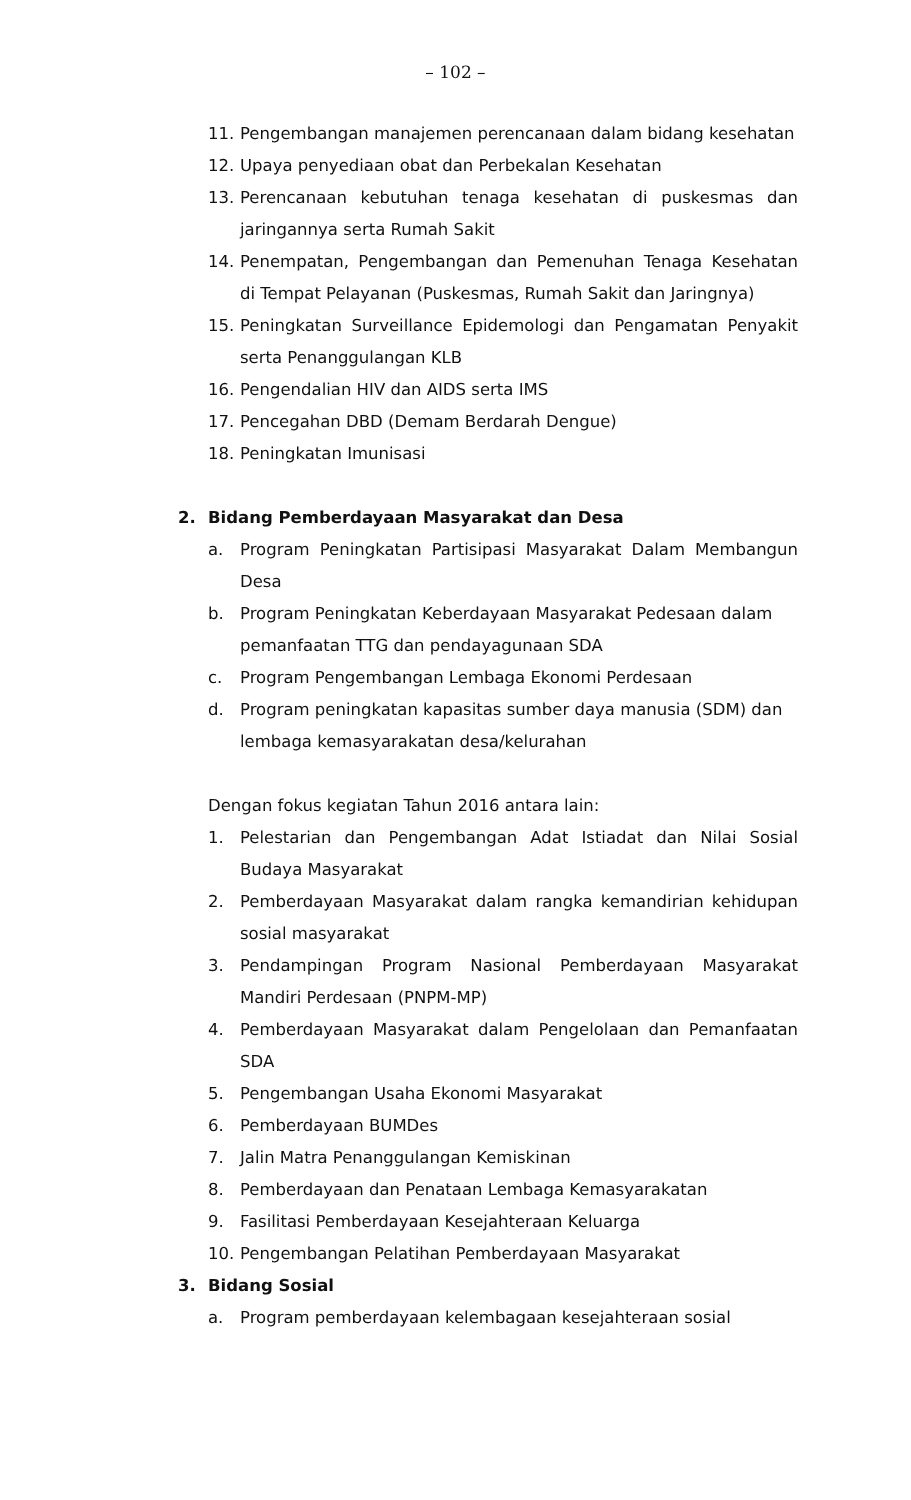– 102 –
11. Pengembangan manajemen perencanaan dalam bidang kesehatan
12. Upaya penyediaan obat dan Perbekalan Kesehatan
13. Perencanaan kebutuhan tenaga kesehatan di puskesmas dan jaringannya serta Rumah Sakit
14. Penempatan, Pengembangan dan Pemenuhan Tenaga Kesehatan di Tempat Pelayanan (Puskesmas, Rumah Sakit dan Jaringnya)
15. Peningkatan Surveillance Epidemologi dan Pengamatan Penyakit serta Penanggulangan KLB
16. Pengendalian HIV dan AIDS serta IMS
17. Pencegahan DBD (Demam Berdarah Dengue)
18. Peningkatan Imunisasi
2. Bidang Pemberdayaan Masyarakat dan Desa
a. Program Peningkatan Partisipasi Masyarakat Dalam Membangun Desa
b. Program Peningkatan Keberdayaan Masyarakat Pedesaan dalam
pemanfaatan TTG dan pendayagunaan SDA
c. Program Pengembangan Lembaga Ekonomi Perdesaan
d. Program peningkatan kapasitas sumber daya manusia (SDM) dan
lembaga kemasyarakatan desa/kelurahan
Dengan fokus kegiatan Tahun 2016 antara lain:
1. Pelestarian dan Pengembangan Adat Istiadat dan Nilai Sosial Budaya Masyarakat
2. Pemberdayaan Masyarakat dalam rangka kemandirian kehidupan sosial masyarakat
3. Pendampingan Program Nasional Pemberdayaan Masyarakat Mandiri Perdesaan (PNPM-MP)
4. Pemberdayaan Masyarakat dalam Pengelolaan dan Pemanfaatan SDA
5. Pengembangan Usaha Ekonomi Masyarakat
6. Pemberdayaan BUMDes
7. Jalin Matra Penanggulangan Kemiskinan
8. Pemberdayaan dan Penataan Lembaga Kemasyarakatan
9. Fasilitasi Pemberdayaan Kesejahteraan Keluarga
10. Pengembangan Pelatihan Pemberdayaan Masyarakat
3. Bidang Sosial
a. Program pemberdayaan kelembagaan kesejahteraan sosial